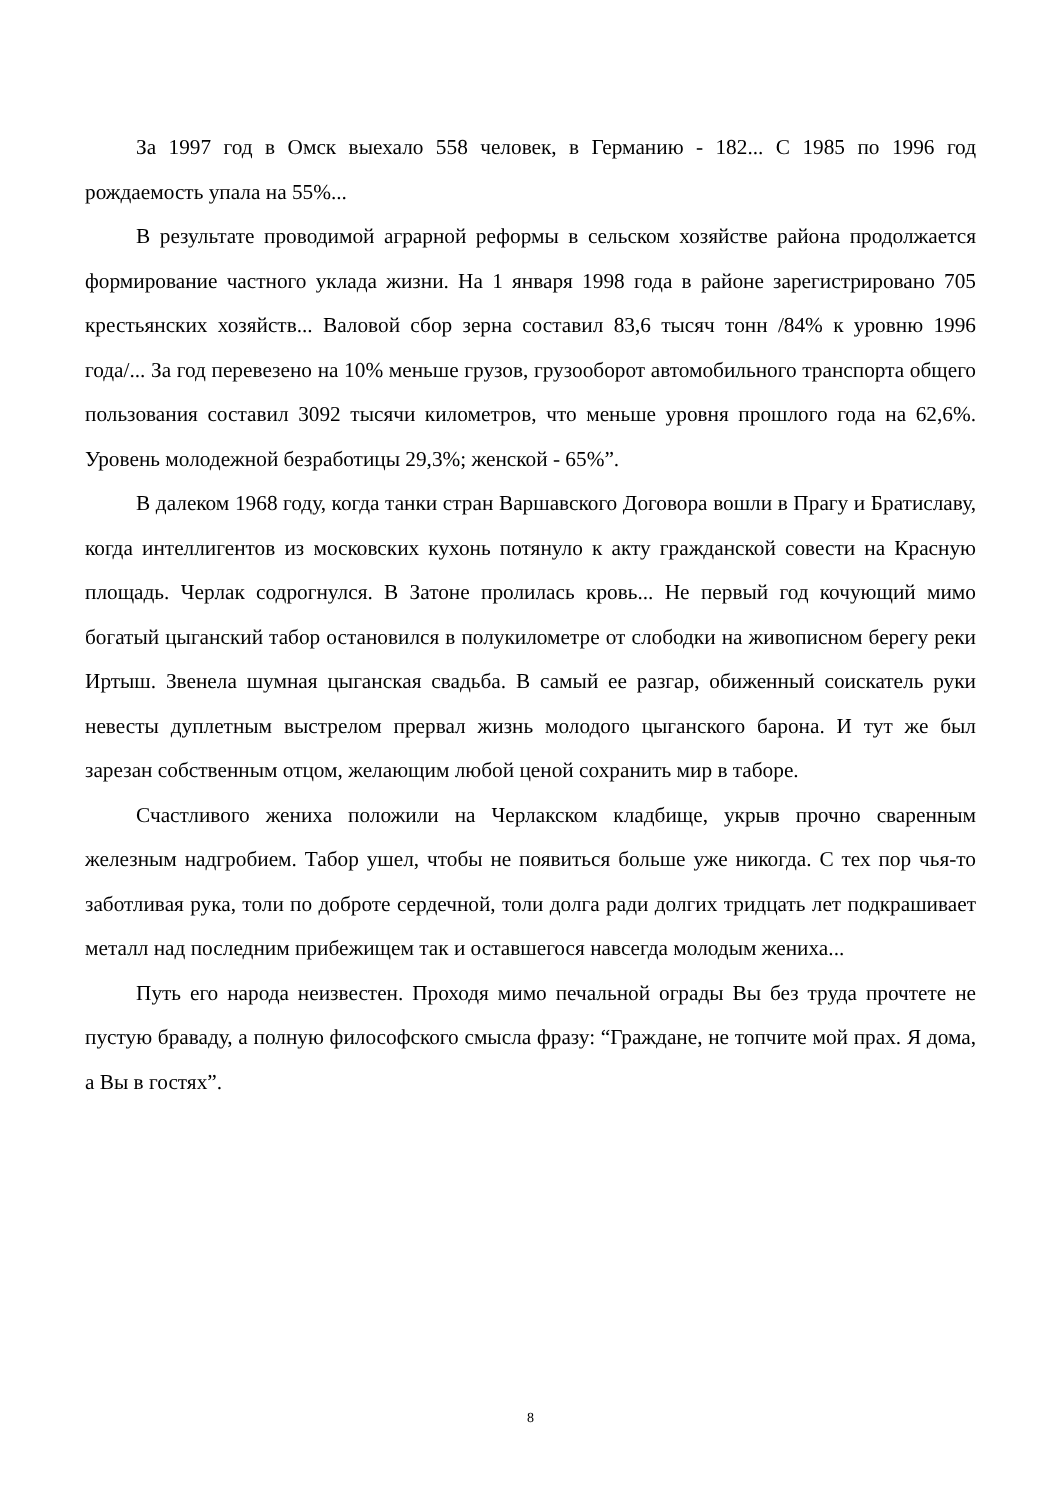За 1997 год в Омск выехало 558 человек, в Германию - 182... С 1985 по 1996 год рождаемость упала на 55%...
В результате проводимой аграрной реформы в сельском хозяйстве района продолжается формирование частного уклада жизни. На 1 января 1998 года в районе зарегистрировано 705 крестьянских хозяйств... Валовой сбор зерна составил 83,6 тысяч тонн /84% к уровню 1996 года/... За год перевезено на 10% меньше грузов, грузооборот автомобильного транспорта общего пользования составил 3092 тысячи километров, что меньше уровня прошлого года на 62,6%. Уровень молодежной безработицы 29,3%; женской - 65%”.
В далеком 1968 году, когда танки стран Варшавского Договора вошли в Прагу и Братиславу, когда интеллигентов из московских кухонь потянуло к акту гражданской совести на Красную площадь. Черлак содрогнулся. В Затоне пролилась кровь... Не первый год кочующий мимо богатый цыганский табор остановился в полукилометре от слободки на живописном берегу реки Иртыш. Звенела шумная цыганская свадьба. В самый ее разгар, обиженный соискатель руки невесты дуплетным выстрелом прервал жизнь молодого цыганского барона. И тут же был зарезан собственным отцом, желающим любой ценой сохранить мир в таборе.
Счастливого жениха положили на Черлакском кладбище, укрыв прочно сваренным железным надгробием. Табор ушел, чтобы не появиться больше уже никогда. С тех пор чья-то заботливая рука, толи по доброте сердечной, толи долга ради долгих тридцать лет подкрашивает металл над последним прибежищем так и оставшегося навсегда молодым жениха...
Путь его народа неизвестен. Проходя мимо печальной ограды Вы без труда прочтете не пустую браваду, а полную философского смысла фразу: “Граждане, не топчите мой прах. Я дома, а Вы в гостях”.
8